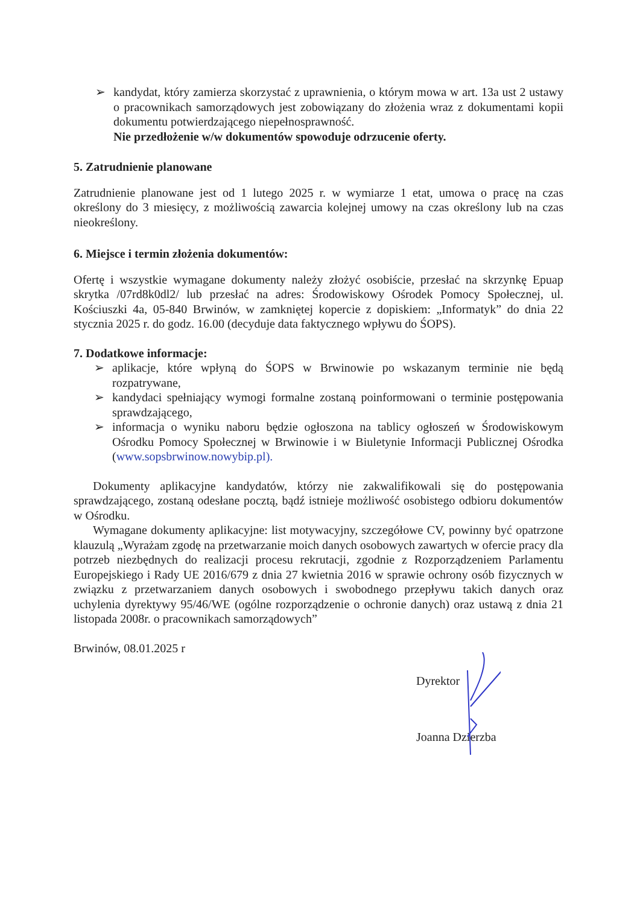➢ kandydat, który zamierza skorzystać z uprawnienia, o którym mowa w art. 13a ust 2 ustawy o pracownikach samorządowych jest zobowiązany do złożenia wraz z dokumentami kopii dokumentu potwierdzającego niepełnosprawność.
Nie przedłożenie w/w dokumentów spowoduje odrzucenie oferty.
5. Zatrudnienie planowane
Zatrudnienie planowane jest od 1 lutego 2025 r. w wymiarze 1 etat, umowa o pracę na czas określony do 3 miesięcy, z możliwością zawarcia kolejnej umowy na czas określony lub na czas nieokreślony.
6. Miejsce i termin złożenia dokumentów:
Ofertę i wszystkie wymagane dokumenty należy złożyć osobiście, przesłać na skrzynkę Epuap skrytka /07rd8k0dl2/ lub przesłać na adres: Środowiskowy Ośrodek Pomocy Społecznej, ul. Kościuszki 4a, 05-840 Brwinów, w zamkniętej kopercie z dopiskiem: „Informatyk” do dnia 22 stycznia 2025 r. do godz. 16.00 (decyduje data faktycznego wpływu do ŚOPS).
7. Dodatkowe informacje:
➢ aplikacje, które wpłyną do ŚOPS w Brwinowie po wskazanym terminie nie będą rozpatrywane,
➢ kandydaci spełniający wymogi formalne zostaną poinformowani o terminie postępowania sprawdzającego,
➢ informacja o wyniku naboru będzie ogłoszona na tablicy ogłoszeń w Środowiskowym Ośrodku Pomocy Społecznej w Brwinowie i w Biuletynie Informacji Publicznej Ośrodka (www.sopsbrwinow.nowybip.pl).
Dokumenty aplikacyjne kandydatów, którzy nie zakwalifikowali się do postępowania sprawdzającego, zostaną odesłane pocztą, bądź istnieje możliwość osobistego odbioru dokumentów w Ośrodku.
Wymagane dokumenty aplikacyjne: list motywacyjny, szczegółowe CV, powinny być opatrzone klauzulą „Wyrażam zgodę na przetwarzanie moich danych osobowych zawartych w ofercie pracy dla potrzeb niezbędnych do realizacji procesu rekrutacji, zgodnie z Rozporządzeniem Parlamentu Europejskiego i Rady UE 2016/679 z dnia 27 kwietnia 2016 w sprawie ochrony osób fizycznych w związku z przetwarzaniem danych osobowych i swobodnego przepływu takich danych oraz uchylenia dyrektywy 95/46/WE (ogólne rozporządzenie o ochronie danych) oraz ustawą z dnia 21 listopada 2008r. o pracownikach samorządowych”
Brwinów, 08.01.2025 r
Dyrektor
Joanna Dzierzba